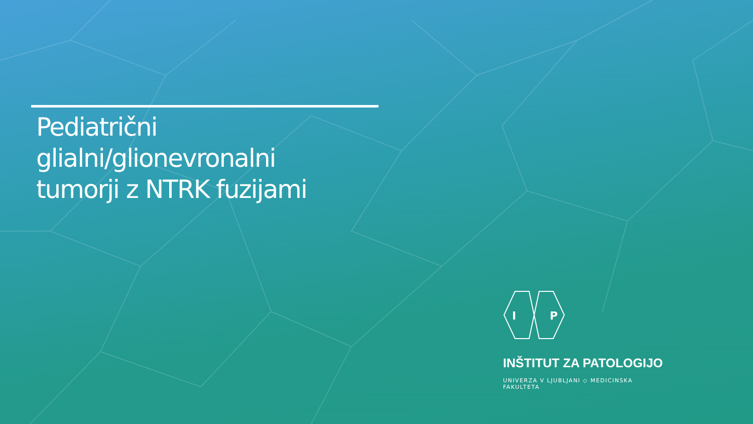Pediatrični
glialni/glionevronalni
tumorji z NTRK fuzijami
I
P
INŠTITUT ZA PATOLOGIJO
UNIVERZA V LJUBLJANI ◇ MEDICINSKA FAKULTETA